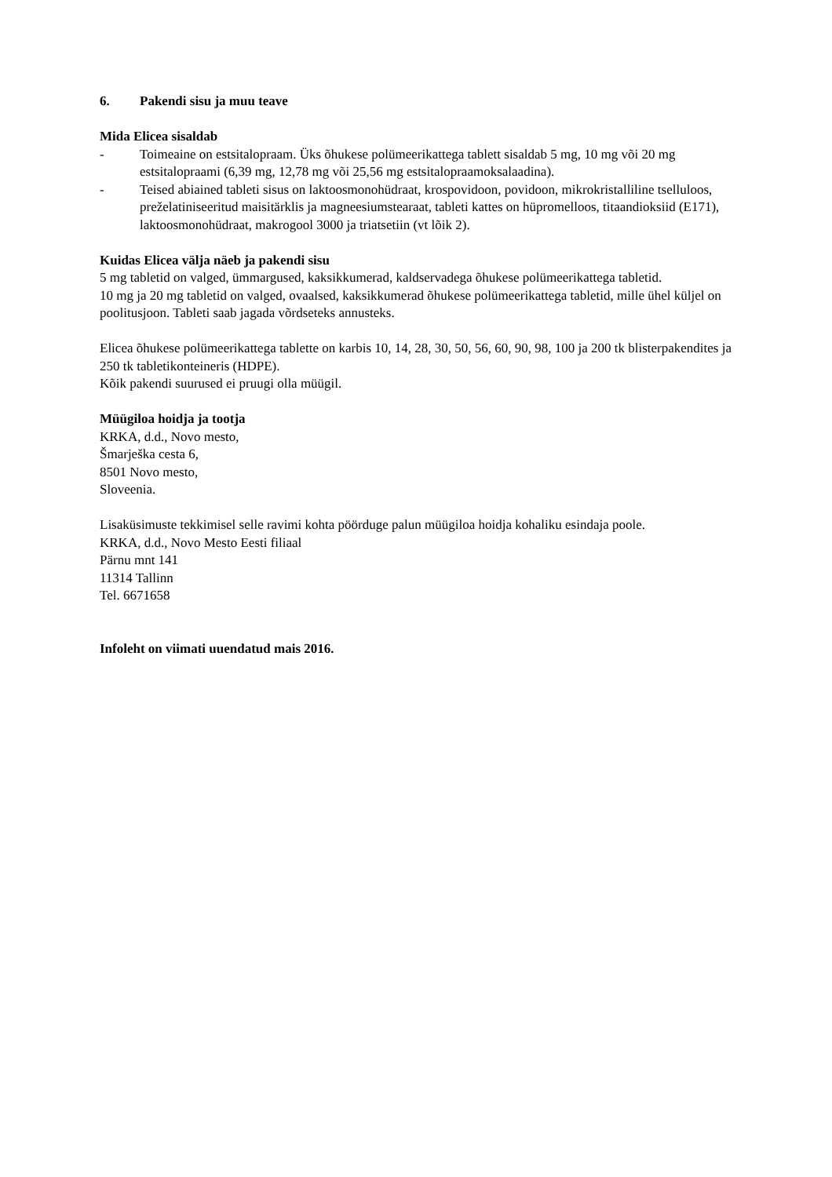6. Pakendi sisu ja muu teave
Mida Elicea sisaldab
- Toimeaine on estsitalopraam. Üks õhukese polümeerikattega tablett sisaldab 5 mg, 10 mg või 20 mg estsitalopraami (6,39 mg, 12,78 mg või 25,56 mg estsitalopraamoksalaadina).
- Teised abiained tableti sisus on laktoosmonohüdraat, krospovidoon, povidoon, mikrokristalliline tselluloos, preželatiniseeritud maisitärklis ja magneesiumstearaat, tableti kattes on hüpromelloos, titaandioksiid (E171), laktoosmonohüdraat, makrogool 3000 ja triatsetiin (vt lõik 2).
Kuidas Elicea välja näeb ja pakendi sisu
5 mg tabletid on valged, ümmargused, kaksikkumerad, kaldservadega õhukese polümeerikattega tabletid.
10 mg ja 20 mg tabletid on valged, ovaalsed, kaksikkumerad õhukese polümeerikattega tabletid, mille ühel küljel on poolitusjoon. Tableti saab jagada võrdseteks annusteks.
Elicea õhukese polümeerikattega tablette on karbis 10, 14, 28, 30, 50, 56, 60, 90, 98, 100 ja 200 tk blisterpakendites ja 250 tk tabletikonteineris (HDPE).
Kõik pakendi suurused ei pruugi olla müügil.
Müügiloa hoidja ja tootja
KRKA, d.d., Novo mesto,
Šmarješka cesta 6,
8501 Novo mesto,
Sloveenia.
Lisaküsimuste tekkimisel selle ravimi kohta pöörduge palun müügiloa hoidja kohaliku esindaja poole.
KRKA, d.d., Novo Mesto Eesti filiaal
Pärnu mnt 141
11314 Tallinn
Tel. 6671658
Infoleht on viimati uuendatud mais 2016.